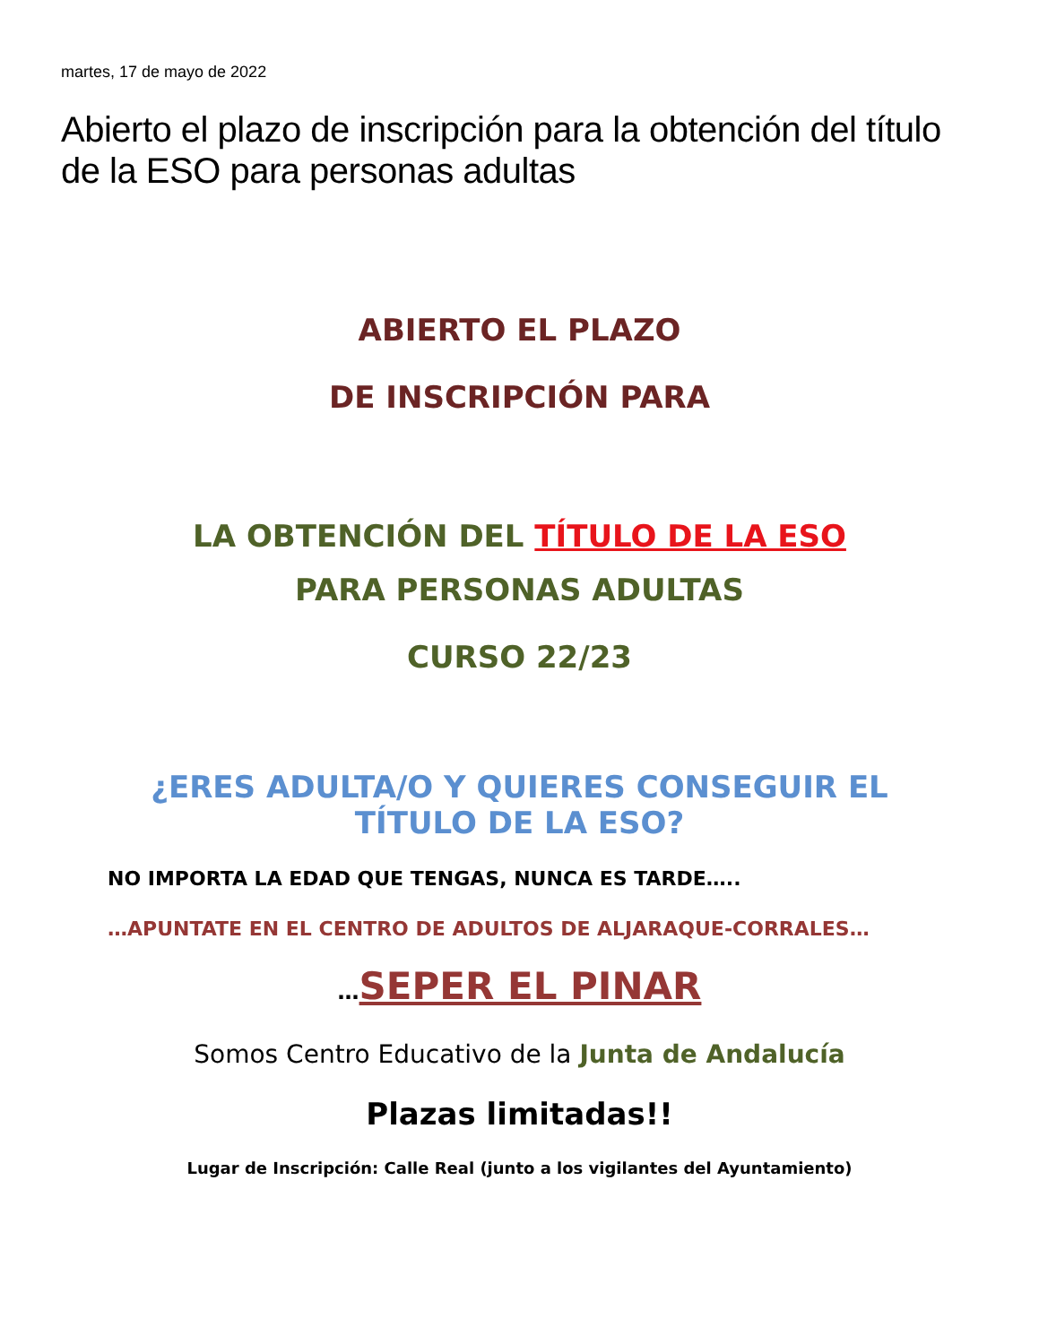martes, 17 de mayo de 2022
Abierto el plazo de inscripción para la obtención del título de la ESO para personas adultas
ABIERTO EL PLAZO
DE INSCRIPCIÓN PARA
LA OBTENCIÓN DEL TÍTULO DE LA ESO
PARA PERSONAS ADULTAS
CURSO 22/23
¿ERES ADULTA/O Y QUIERES CONSEGUIR EL
TÍTULO DE LA ESO?
NO IMPORTA LA EDAD QUE TENGAS, NUNCA ES TARDE…..
…APUNTATE EN EL CENTRO DE ADULTOS DE ALJARAQUE-CORRALES…
…SEPER EL PINAR
Somos Centro Educativo de la Junta de Andalucía
Plazas limitadas!!
Lugar de Inscripción: Calle Real (junto a los vigilantes del Ayuntamiento)